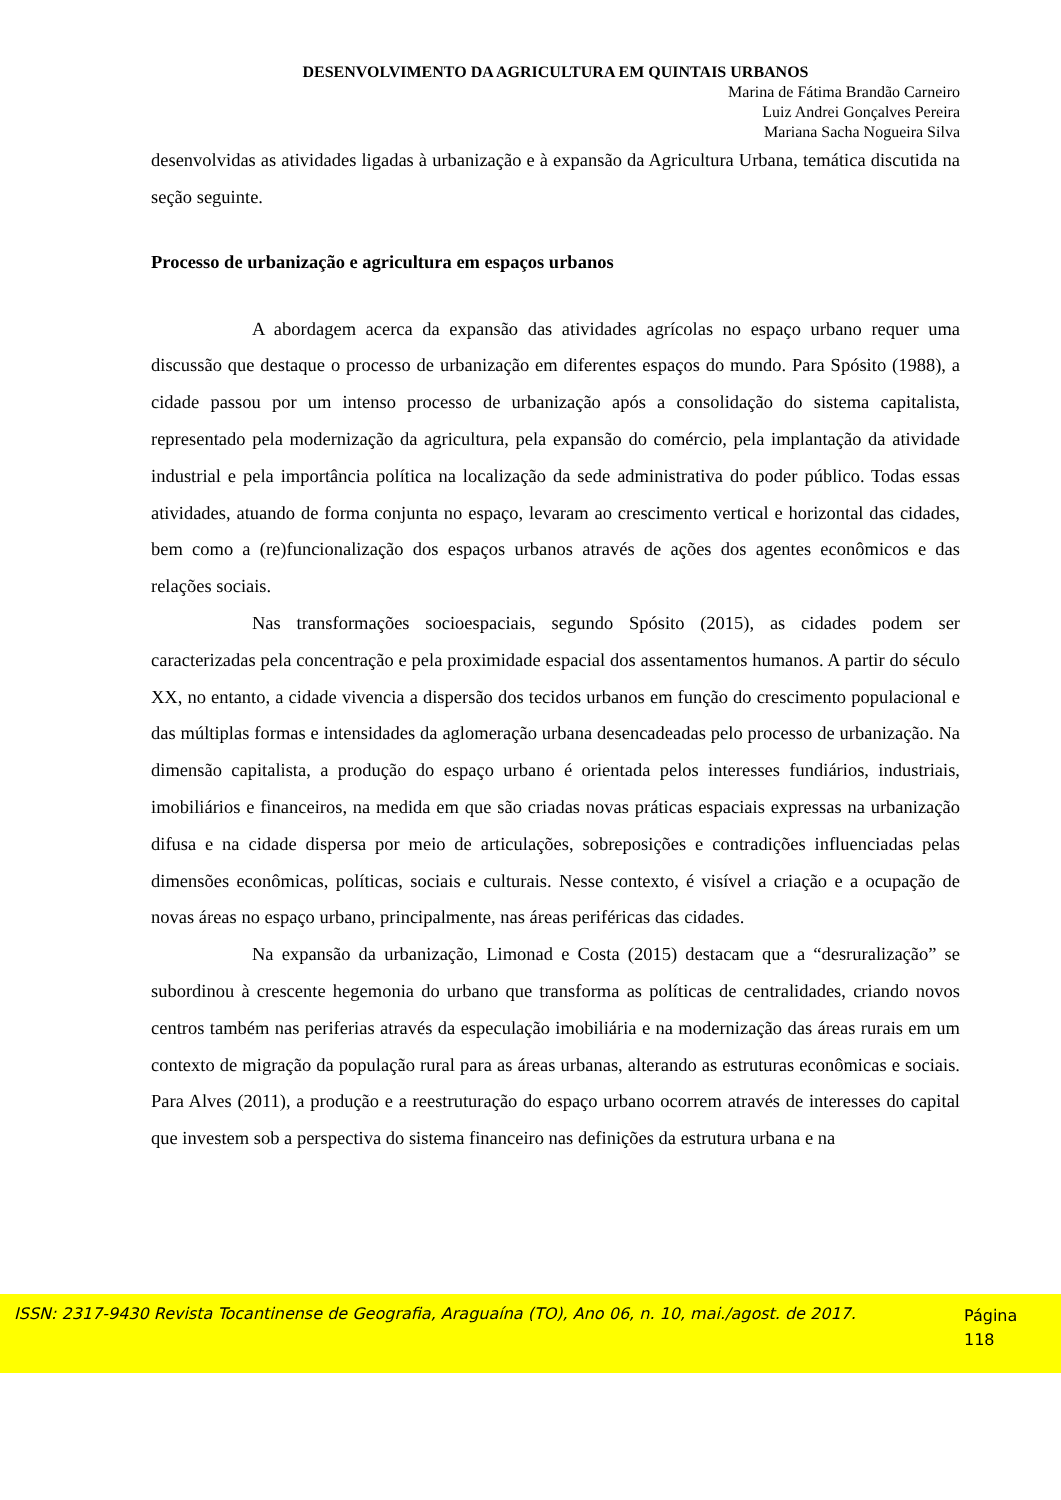DESENVOLVIMENTO DA AGRICULTURA EM QUINTAIS URBANOS
Marina de Fátima Brandão Carneiro
Luiz Andrei Gonçalves Pereira
Mariana Sacha Nogueira Silva
desenvolvidas as atividades ligadas à urbanização e à expansão da Agricultura Urbana, temática discutida na seção seguinte.
Processo de urbanização e agricultura em espaços urbanos
A abordagem acerca da expansão das atividades agrícolas no espaço urbano requer uma discussão que destaque o processo de urbanização em diferentes espaços do mundo. Para Spósito (1988), a cidade passou por um intenso processo de urbanização após a consolidação do sistema capitalista, representado pela modernização da agricultura, pela expansão do comércio, pela implantação da atividade industrial e pela importância política na localização da sede administrativa do poder público. Todas essas atividades, atuando de forma conjunta no espaço, levaram ao crescimento vertical e horizontal das cidades, bem como a (re)funcionalização dos espaços urbanos através de ações dos agentes econômicos e das relações sociais.
Nas transformações socioespaciais, segundo Spósito (2015), as cidades podem ser caracterizadas pela concentração e pela proximidade espacial dos assentamentos humanos. A partir do século XX, no entanto, a cidade vivencia a dispersão dos tecidos urbanos em função do crescimento populacional e das múltiplas formas e intensidades da aglomeração urbana desencadeadas pelo processo de urbanização. Na dimensão capitalista, a produção do espaço urbano é orientada pelos interesses fundiários, industriais, imobiliários e financeiros, na medida em que são criadas novas práticas espaciais expressas na urbanização difusa e na cidade dispersa por meio de articulações, sobreposições e contradições influenciadas pelas dimensões econômicas, políticas, sociais e culturais. Nesse contexto, é visível a criação e a ocupação de novas áreas no espaço urbano, principalmente, nas áreas periféricas das cidades.
Na expansão da urbanização, Limonad e Costa (2015) destacam que a “desruralização” se subordinou à crescente hegemonia do urbano que transforma as políticas de centralidades, criando novos centros também nas periferias através da especulação imobiliária e na modernização das áreas rurais em um contexto de migração da população rural para as áreas urbanas, alterando as estruturas econômicas e sociais. Para Alves (2011), a produção e a reestruturação do espaço urbano ocorrem através de interesses do capital que investem sob a perspectiva do sistema financeiro nas definições da estrutura urbana e na
ISSN: 2317-9430 Revista Tocantinense de Geografia, Araguaína (TO), Ano 06, n. 10, mai./agost. de 2017.
Página
118